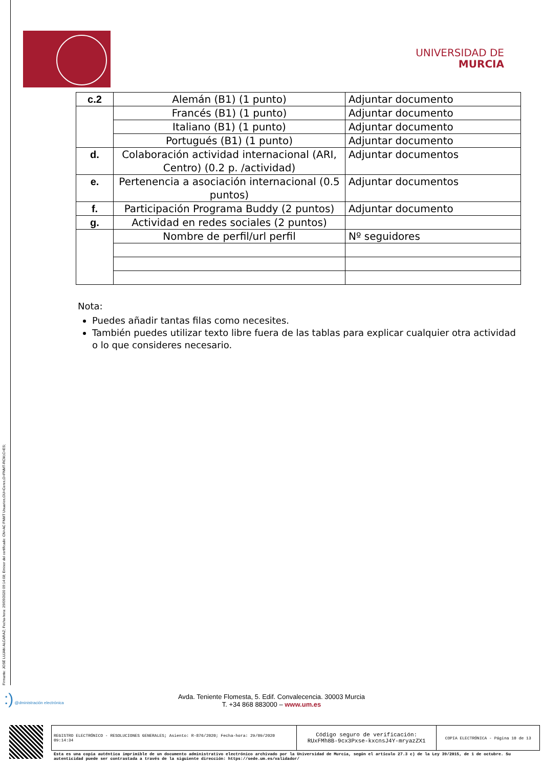Firmante: JOSÉ LUJAN ALCARAZ; Fecha-hora: 29/09/2020 09:14:08; Emisor del certificado: CN=AC FNMT Usuarios,OU=Ceres,O=FNMT-RCM,C=ES;
UNIVERSIDAD DE
MURCIA
| c.2 | Alemán (B1) (1 punto) | Adjuntar documento |
| | Francés (B1) (1 punto) | Adjuntar documento |
| | Italiano (B1) (1 punto) | Adjuntar documento |
| | Portugués (B1) (1 punto) | Adjuntar documento |
| d. | Colaboración actividad internacional (ARI, Centro) (0.2 p. /actividad) | Adjuntar documentos |
| e. | Pertenencia a asociación internacional (0.5 puntos) | Adjuntar documentos |
| f. | Participación Programa Buddy (2 puntos) | Adjuntar documento |
| g. | Actividad en redes sociales (2 puntos) | |
| | Nombre de perfil/url perfil | Nº seguidores |
Nota:
Puedes añadir tantas filas como necesites.
También puedes utilizar texto libre fuera de las tablas para explicar cualquier otra actividad o lo que consideres necesario.
:) @dministración electrónica
Avda. Teniente Flomesta, 5. Edif. Convalecencia. 30003 Murcia
T. +34 868 883000 – www.um.es
| REGISTRO ELECTRÓNICO - RESOLUCIONES GENERALES; Asiento: R-876/2020; Fecha-hora: 29/09/2020 09:14:34 | Código seguro de verificación: RUxFMh8B-9cx3Pxse-kxcnsJ4Y-mryazZX1 | COPIA ELECTRÓNICA - Página 10 de 13 |
Esta es una copia auténtica imprimible de un documento administrativo electrónico archivado por la Universidad de Murcia, según el artículo 27.3 c) de la Ley 39/2015, de 1 de octubre. Su autenticidad puede ser contrastada a través de la siguiente dirección: https://sede.um.es/validador/